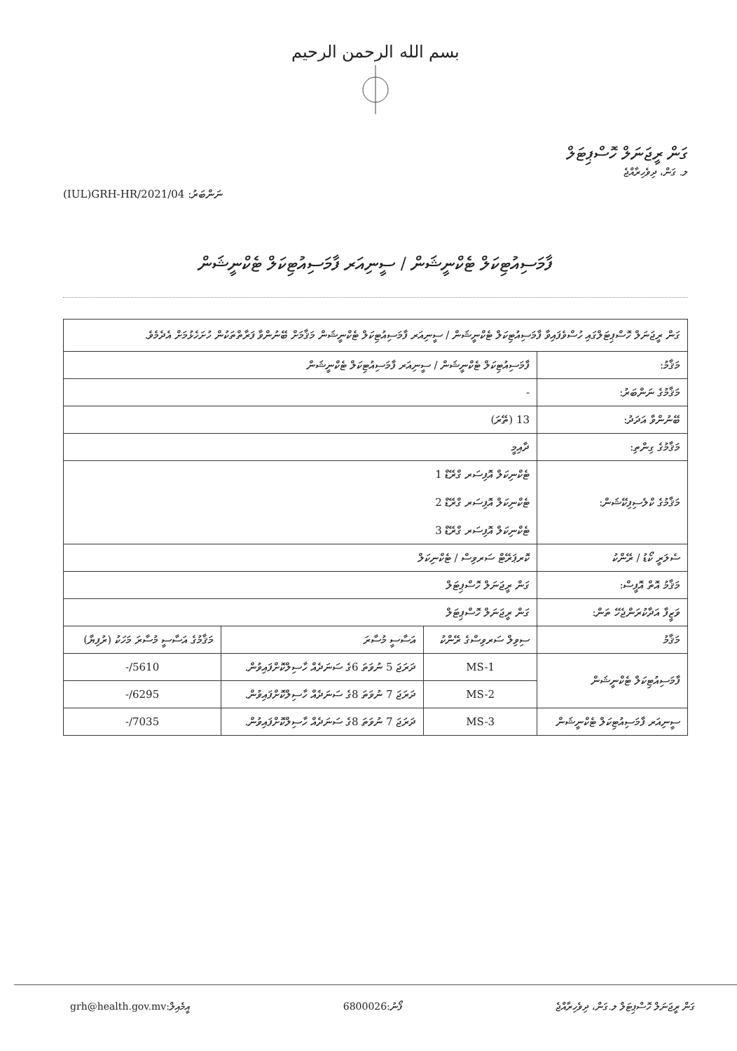بسم الله الرحمن الرحيم
ގަން ރީޖަނަލް ހޮސްޕިޓަލް
ލ. ގަން، ދިވެހިރާއްޖެ
(IUL)GRH-HR/2021/04 :ނަންބަރު
ފާމަސިއުޓިކަލް ޓެކްނީޝަން / ސީނިއަރ ފާމަސިއުޓިކަލް ޓެކްނީޝަން
| ގަން ރީޖަނަލް ހޮސްޕިޓަލްގައި ހުސްވެފައިވާ ފާމަސިއުޓިކަލް ޓެކްނީޝަން / ސީނިއަރ ފާމަސިއުޓިކަލް ޓެކްނީޝަން މަޤާމަށް ބޭނުންވާ ފަރާތްތަކުން ހުށަހެޅުމަށް އެދެމެވެ. | | | |
| މަޤާމު: | ފާމަސިއުޓިކަލް ޓެކްނީޝަން / ސީނިއަރ ފާމަސިއުޓިކަލް ޓެކްނީޝަން | | |
| މަޤާމުގެ ނަންބަރު: | - | | |
| ބޭނުންވާ އަދަދު: | 13 (ތޭރަ) | | |
| މަޤާމުގެ ގިންތި: | ދާއިމީ | | |
| މަޤާމުގެ ކްލެސިފިކޭޝަން: | ޓެކްނިކަލް އޮފިސަރ ގްރޭޑް 1 ޓެކްނިކަލް އޮފިސަރ ގްރޭޑް 2 ޓެކްނިކަލް އޮފިސަރ ގްރޭޑް 3 | | |
| ސެލަރީ ކޯޑު / ރޭންކު | ކޮރޕަރޭޓް ސަރވިސް / ޓެކްނިކަލް | | |
| މަޤާމު އޮތް އޮފީސް: | ގަން ރީޖަނަލް ހޮސްޕިޓަލް | | |
| ވަޒީފާ އަދާކުރަންޖެހޭ ތަން: | ގަން ރީޖަނަލް ހޮސްޕިޓަލް | | |
| މަޤާމު | ސިވިލް ސަރވިސްގެ ރޭންކު | އަސާސީ މުސާރަ | މަޤާމުގެ އަސާސީ މުސާރަ މަހަކު (ރުފިޔާ) |
| ފާމަސިއުޓިކަލް ޓެކްނީޝަން | MS-1 | ދަރަޖަ 5 ނުވަތަ 6ގެ ސަނަދެއް ހާސިލްކޮށްފައިވުން. | 5610/- |
| | MS-2 | ދަރަޖަ 7 ނުވަތަ 8ގެ ސަނަދެއް ހާސިލްކޮށްފައިވުން. | 6295/- |
| ސީނިއަރ ފާމަސިއުޓިކަލް ޓެކްނީޝަން | MS-3 | ދަރަޖަ 7 ނުވަތަ 8ގެ ސަނަދެއް ހާސިލްކޮށްފައިވުން. | 7035/- |
grh@health.gov.mv:އީމެއިލް 6800026:ފޯނު ގަން ރީޖަނަލް ހޮސްޕިޓަލް ލ.ގަން، ދިވެހިރާއްޖެ